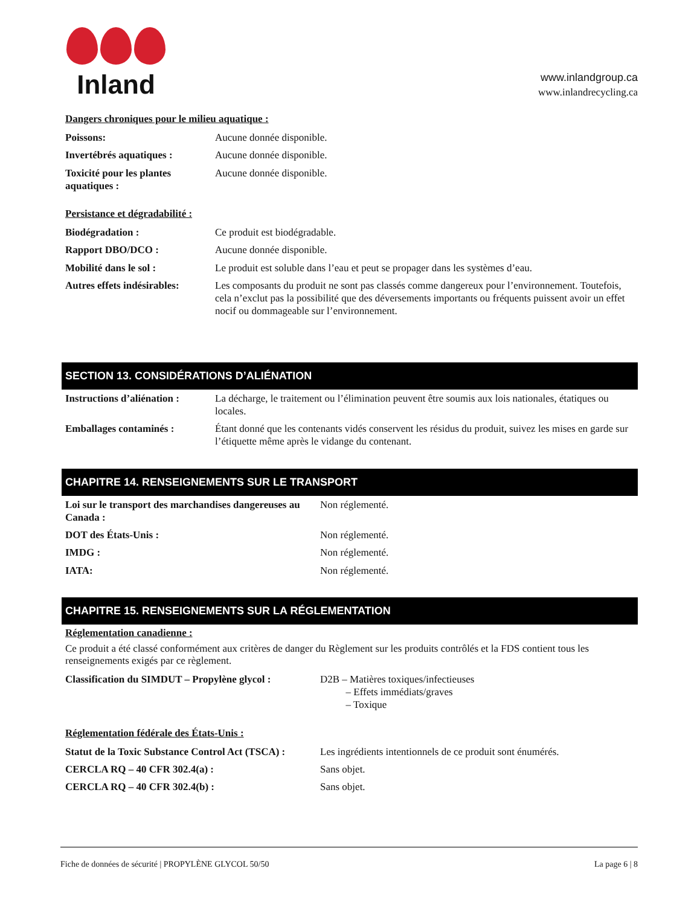Inland
www.inlandgroup.ca
www.inlandrecycling.ca
Dangers chroniques pour le milieu aquatique :
| Poissons: | Aucune donnée disponible. |
| Invertébrés aquatiques : | Aucune donnée disponible. |
| Toxicité pour les plantes aquatiques : | Aucune donnée disponible. |
Persistance et dégradabilité :
| Biodégradation : | Ce produit est biodégradable. |
| Rapport DBO/DCO : | Aucune donnée disponible. |
| Mobilité dans le sol : | Le produit est soluble dans l’eau et peut se propager dans les systèmes d’eau. |
| Autres effets indésirables: | Les composants du produit ne sont pas classés comme dangereux pour l’environnement. Toutefois, cela n’exclut pas la possibilité que des déversements importants ou fréquents puissent avoir un effet nocif ou dommageable sur l’environnement. |
SECTION 13. CONSIDÉRATIONS D’ALIÉNATION
| Instructions d’aliénation : | La décharge, le traitement ou l’élimination peuvent être soumis aux lois nationales, étatiques ou locales. |
| Emballages contaminés : | Étant donné que les contenants vidés conservent les résidus du produit, suivez les mises en garde sur l’étiquette même après le vidange du contenant. |
CHAPITRE 14. RENSEIGNEMENTS SUR LE TRANSPORT
| Loi sur le transport des marchandises dangereuses au Canada : | Non réglementé. |
| DOT des États-Unis : | Non réglementé. |
| IMDG : | Non réglementé. |
| IATA: | Non réglementé. |
CHAPITRE 15. RENSEIGNEMENTS SUR LA RÉGLEMENTATION
Réglementation canadienne :
Ce produit a été classé conformément aux critères de danger du Règlement sur les produits contrôlés et la FDS contient tous les renseignements exigés par ce règlement.
| Classification du SIMDUT – Propylène glycol : | D2B – Matières toxiques/infectieuses – Effets immédiats/graves – Toxique |
Réglementation fédérale des États-Unis :
| Statut de la Toxic Substance Control Act (TSCA) : | Les ingrédients intentionnels de ce produit sont énumérés. |
| CERCLA RQ – 40 CFR 302.4(a) : | Sans objet. |
| CERCLA RQ – 40 CFR 302.4(b) : | Sans objet. |
Fiche de données de sécurité | PROPYLÈNE GLYCOL 50/50 La page 6 | 8